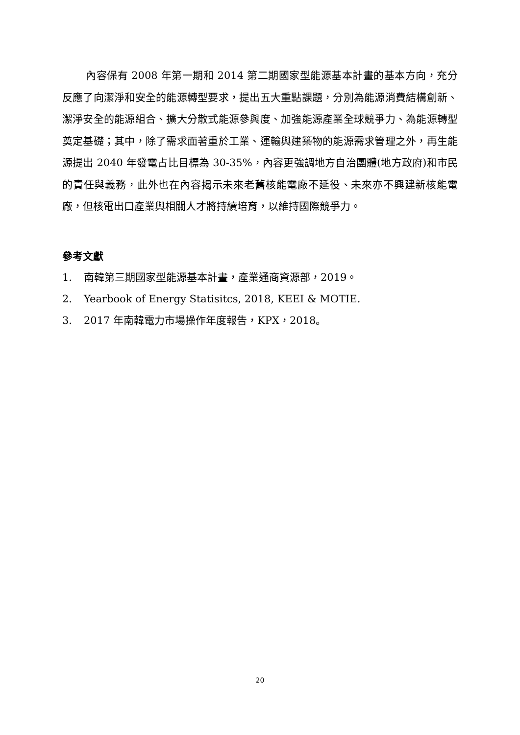內容保有 2008 年第一期和 2014 第二期國家型能源基本計畫的基本方向，充分反應了向潔淨和安全的能源轉型要求，提出五大重點課題，分別為能源消費結構創新、潔淨安全的能源組合、擴大分散式能源參與度、加強能源產業全球競爭力、為能源轉型奠定基礎；其中，除了需求面著重於工業、運輸與建築物的能源需求管理之外，再生能源提出 2040 年發電占比目標為 30-35%，內容更強調地方自治團體(地方政府)和市民的責任與義務，此外也在內容揭示未來老舊核能電廠不延役、未來亦不興建新核能電廠，但核電出口產業與相關人才將持續培育，以維持國際競爭力。
參考文獻
1. 南韓第三期國家型能源基本計畫，產業通商資源部，2019。
2. Yearbook of Energy Statisitcs, 2018, KEEI & MOTIE.
3. 2017 年南韓電力市場操作年度報告，KPX，2018。
20